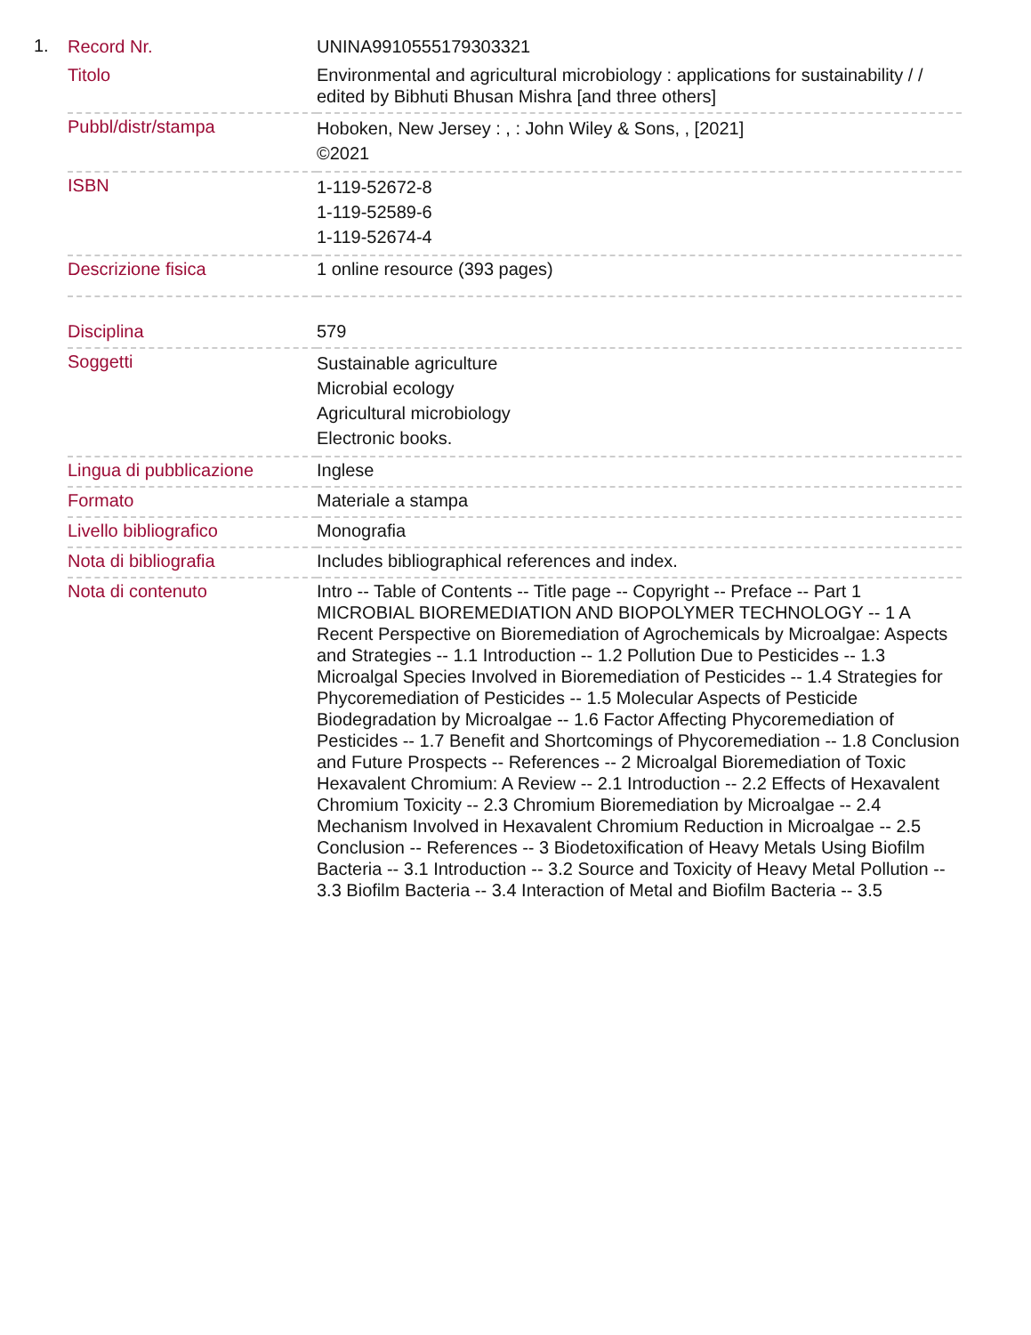1.
| Record Nr. | UNINA9910555179303321 |
| Titolo | Environmental and agricultural microbiology : applications for sustainability / / edited by Bibhuti Bhusan Mishra [and three others] |
| Pubbl/distr/stampa | Hoboken, New Jersey : , : John Wiley & Sons, , [2021] ©2021 |
| ISBN | 1-119-52672-8 1-119-52589-6 1-119-52674-4 |
| Descrizione fisica | 1 online resource (393 pages) |
| Disciplina | 579 |
| Soggetti | Sustainable agriculture Microbial ecology Agricultural microbiology Electronic books. |
| Lingua di pubblicazione | Inglese |
| Formato | Materiale a stampa |
| Livello bibliografico | Monografia |
| Nota di bibliografia | Includes bibliographical references and index. |
| Nota di contenuto | Intro -- Table of Contents -- Title page -- Copyright -- Preface -- Part 1 MICROBIAL BIOREMEDIATION AND BIOPOLYMER TECHNOLOGY -- 1 A Recent Perspective on Bioremediation of Agrochemicals by Microalgae: Aspects and Strategies -- 1.1 Introduction -- 1.2 Pollution Due to Pesticides -- 1.3 Microalgal Species Involved in Bioremediation of Pesticides -- 1.4 Strategies for Phycoremediation of Pesticides -- 1.5 Molecular Aspects of Pesticide Biodegradation by Microalgae -- 1.6 Factor Affecting Phycoremediation of Pesticides -- 1.7 Benefit and Shortcomings of Phycoremediation -- 1.8 Conclusion and Future Prospects -- References -- 2 Microalgal Bioremediation of Toxic Hexavalent Chromium: A Review -- 2.1 Introduction -- 2.2 Effects of Hexavalent Chromium Toxicity -- 2.3 Chromium Bioremediation by Microalgae -- 2.4 Mechanism Involved in Hexavalent Chromium Reduction in Microalgae -- 2.5 Conclusion -- References -- 3 Biodetoxification of Heavy Metals Using Biofilm Bacteria -- 3.1 Introduction -- 3.2 Source and Toxicity of Heavy Metal Pollution -- 3.3 Biofilm Bacteria -- 3.4 Interaction of Metal and Biofilm Bacteria -- 3.5 |